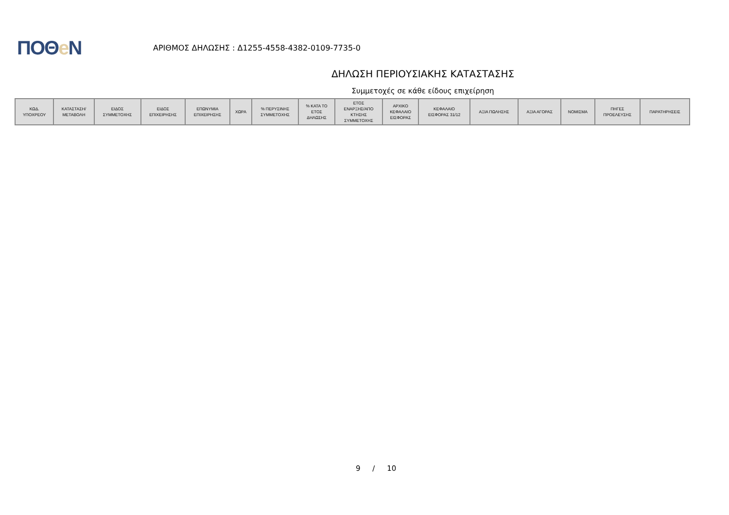ΠΟΘe Ν
ΑΡΙΘΜΟΣ ΔΗΛΩΣΗΣ : Δ1255-4558-4382-0109-7735-0
ΔΗΛΩΣΗ ΠΕΡΙΟΥΣΙΑΚΗΣ ΚΑΤΑΣΤΑΣΗΣ
Συμμετοχές σε κάθε είδους επιχείρηση
| ΚΩΔ. ΥΠΟΧΡΕΟΥ | ΚΑΤΑΣΤΑΣΗ/ ΜΕΤΑΒΟΛΗ | ΕΙΔΟΣ ΣΥΜΜΕΤΟΧΗΣ | ΕΙΔΟΣ ΕΠΙΧΕΙΡΗΣΗΣ | ΕΠΩΝΥΜΙΑ ΕΠΙΧΕΙΡΗΣΗΣ | ΧΩΡΑ | % ΠΕΡΥΣΙΝΗΣ ΣΥΜΜΕΤΟΧΗΣ | % ΚΑΤΑ ΤΟ ΕΤΟΣ ΔΗΛΩΣΗΣ | ΕΤΟΣ ΕΝΑΡΞΗΣ/ΑΠΟ ΚΤΗΣΗΣ ΣΥΜΜΕΤΟΧΗΣ | ΑΡΧΙΚΟ ΚΕΦΑΛΑΙΟ ΕΙΣΦΟΡΑΣ | ΚΕΦΑΛΑΙΟ ΕΙΣΦΟΡΑΣ 31/12 | ΑΞΙΑ ΠΩΛΗΣΗΣ | ΑΞΙΑ ΑΓΟΡΑΣ | ΝΟΜΙΣΜΑ | ΠΗΓΕΣ ΠΡΟΕΛΕΥΣΗΣ | ΠΑΡΑΤΗΡΗΣΕΙΣ |
| --- | --- | --- | --- | --- | --- | --- | --- | --- | --- | --- | --- | --- | --- | --- | --- |
9 / 10